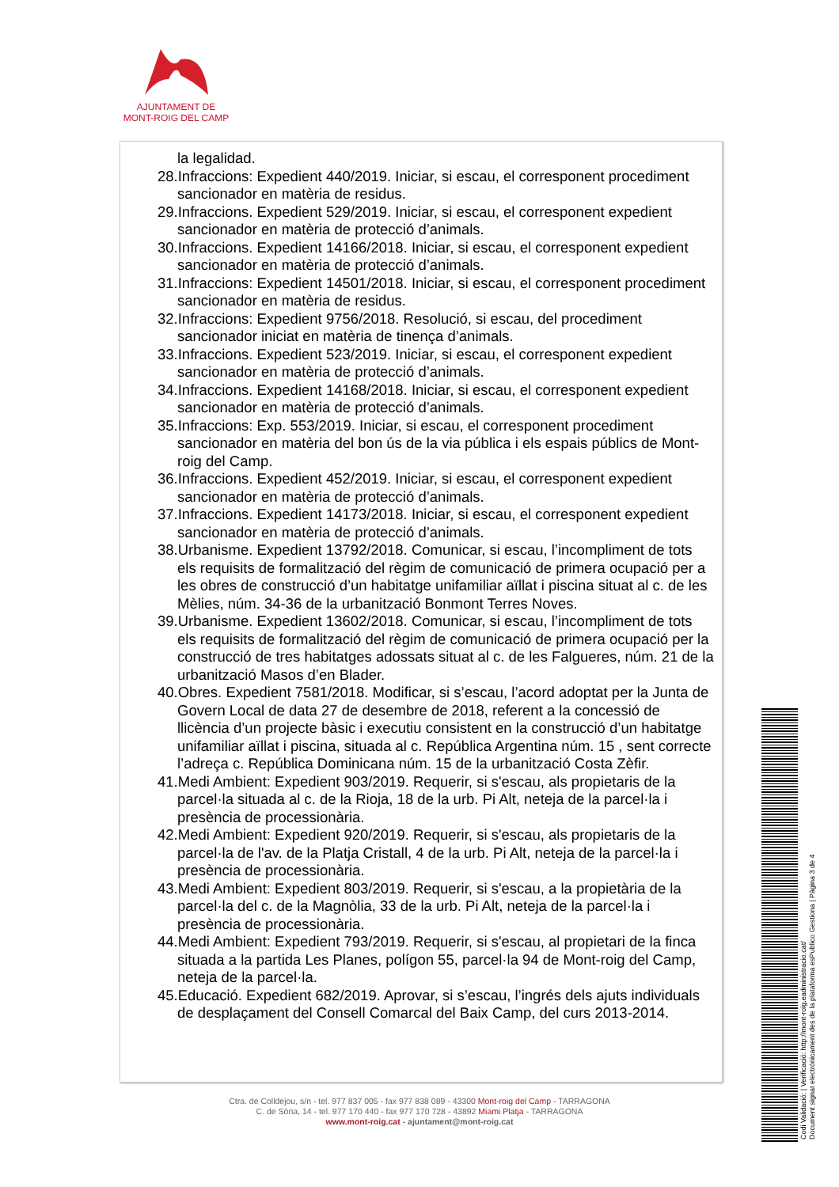AJUNTAMENT DE
MONT-ROIG DEL CAMP
la legalidad.
28.Infraccions: Expedient 440/2019. Iniciar, si escau, el corresponent procediment sancionador en matèria de residus.
29.Infraccions. Expedient 529/2019. Iniciar, si escau, el corresponent expedient sancionador en matèria de protecció d’animals.
30.Infraccions. Expedient 14166/2018. Iniciar, si escau, el corresponent expedient sancionador en matèria de protecció d’animals.
31.Infraccions: Expedient 14501/2018. Iniciar, si escau, el corresponent procediment sancionador en matèria de residus.
32.Infraccions: Expedient 9756/2018. Resolució, si escau, del procediment sancionador iniciat en matèria de tinença d’animals.
33.Infraccions. Expedient 523/2019. Iniciar, si escau, el corresponent expedient sancionador en matèria de protecció d’animals.
34.Infraccions. Expedient 14168/2018. Iniciar, si escau, el corresponent expedient sancionador en matèria de protecció d’animals.
35.Infraccions: Exp. 553/2019. Iniciar, si escau, el corresponent procediment sancionador en matèria del bon ús de la via pública i els espais públics de Mont-roig del Camp.
36.Infraccions. Expedient 452/2019. Iniciar, si escau, el corresponent expedient sancionador en matèria de protecció d’animals.
37.Infraccions. Expedient 14173/2018. Iniciar, si escau, el corresponent expedient sancionador en matèria de protecció d’animals.
38.Urbanisme. Expedient 13792/2018. Comunicar, si escau, l’incompliment de tots els requisits de formalització del règim de comunicació de primera ocupació per a les obres de construcció d’un habitatge unifamiliar aïllat i piscina situat al c. de les Mèlies, núm. 34-36 de la urbanització Bonmont Terres Noves.
39.Urbanisme. Expedient 13602/2018. Comunicar, si escau, l’incompliment de tots els requisits de formalització del règim de comunicació de primera ocupació per la construcció de tres habitatges adossats situat al c. de les Falgueres, núm. 21 de la urbanització Masos d’en Blader.
40.Obres. Expedient 7581/2018. Modificar, si s’escau, l’acord adoptat per la Junta de Govern Local de data 27 de desembre de 2018, referent a la concessió de llicència d’un projecte bàsic i executiu consistent en la construcció d’un habitatge unifamiliar aïllat i piscina, situada al c. República Argentina núm. 15 , sent correcte l’adreça c. República Dominicana núm. 15 de la urbanització Costa Zèfir.
41.Medi Ambient: Expedient 903/2019. Requerir, si s'escau, als propietaris de la parcel·la situada al c. de la Rioja, 18 de la urb. Pi Alt, neteja de la parcel·la i presència de processionària.
42.Medi Ambient: Expedient 920/2019. Requerir, si s'escau, als propietaris de la parcel·la de l'av. de la Platja Cristall, 4 de la urb. Pi Alt, neteja de la parcel·la i presència de processionària.
43.Medi Ambient: Expedient 803/2019. Requerir, si s'escau, a la propietària de la parcel·la del c. de la Magnòlia, 33 de la urb. Pi Alt, neteja de la parcel·la i presència de processionària.
44.Medi Ambient: Expedient 793/2019. Requerir, si s'escau, al propietari de la finca situada a la partida Les Planes, polígon 55, parcel·la 94 de Mont-roig del Camp, neteja de la parcel·la.
45.Educació. Expedient 682/2019. Aprovar, si s’escau, l’ingrés dels ajuts individuals de desplaçament del Consell Comarcal del Baix Camp, del curs 2013-2014.
Ctra. de Colldejou, s/n - tel. 977 837 005 - fax 977 838 089 - 43300 Mont-roig del Camp - TARRAGONA
C. de Sòria, 14 - tel. 977 170 440 - fax 977 170 728 - 43892 Miami Platja - TARRAGONA
www.mont-roig.cat - ajuntament@mont-roig.cat
Codi Validació: | Verificació: http://mont-roig.eadministracio.cat/
Document signat electrònicament des de la plataforma esPublico Gestiona | Pàgina 3 de 4